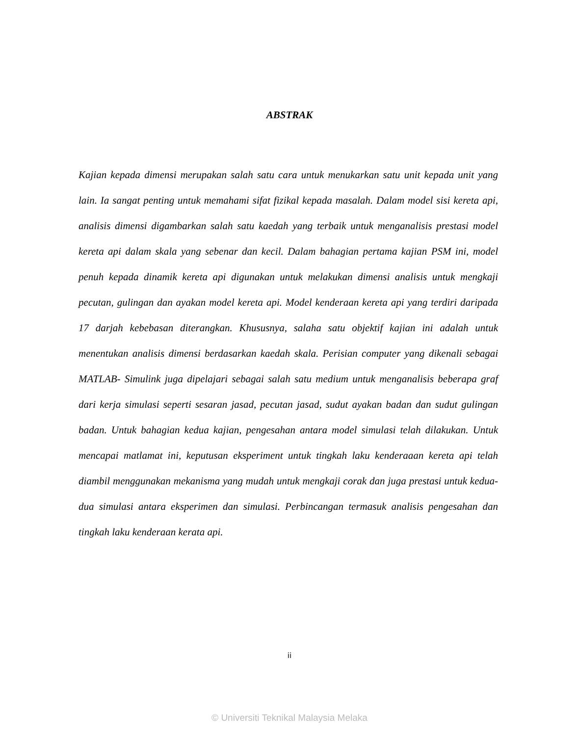ABSTRAK
Kajian kepada dimensi merupakan salah satu cara untuk menukarkan satu unit kepada unit yang lain. Ia sangat penting untuk memahami sifat fizikal kepada masalah. Dalam model sisi kereta api, analisis dimensi digambarkan salah satu kaedah yang terbaik untuk menganalisis prestasi model kereta api dalam skala yang sebenar dan kecil. Dalam bahagian pertama kajian PSM ini, model penuh kepada dinamik kereta api digunakan untuk melakukan dimensi analisis untuk mengkaji pecutan, gulingan dan ayakan model kereta api. Model kenderaan kereta api yang terdiri daripada 17 darjah kebebasan diterangkan. Khususnya, salaha satu objektif kajian ini adalah untuk menentukan analisis dimensi berdasarkan kaedah skala. Perisian computer yang dikenali sebagai MATLAB- Simulink juga dipelajari sebagai salah satu medium untuk menganalisis beberapa graf dari kerja simulasi seperti sesaran jasad, pecutan jasad, sudut ayakan badan dan sudut gulingan badan. Untuk bahagian kedua kajian, pengesahan antara model simulasi telah dilakukan. Untuk mencapai matlamat ini, keputusan eksperiment untuk tingkah laku kenderaaan kereta api telah diambil menggunakan mekanisma yang mudah untuk mengkaji corak dan juga prestasi untuk kedua-dua simulasi antara eksperimen dan simulasi. Perbincangan termasuk analisis pengesahan dan tingkah laku kenderaan kerata api.
ii
© Universiti Teknikal Malaysia Melaka